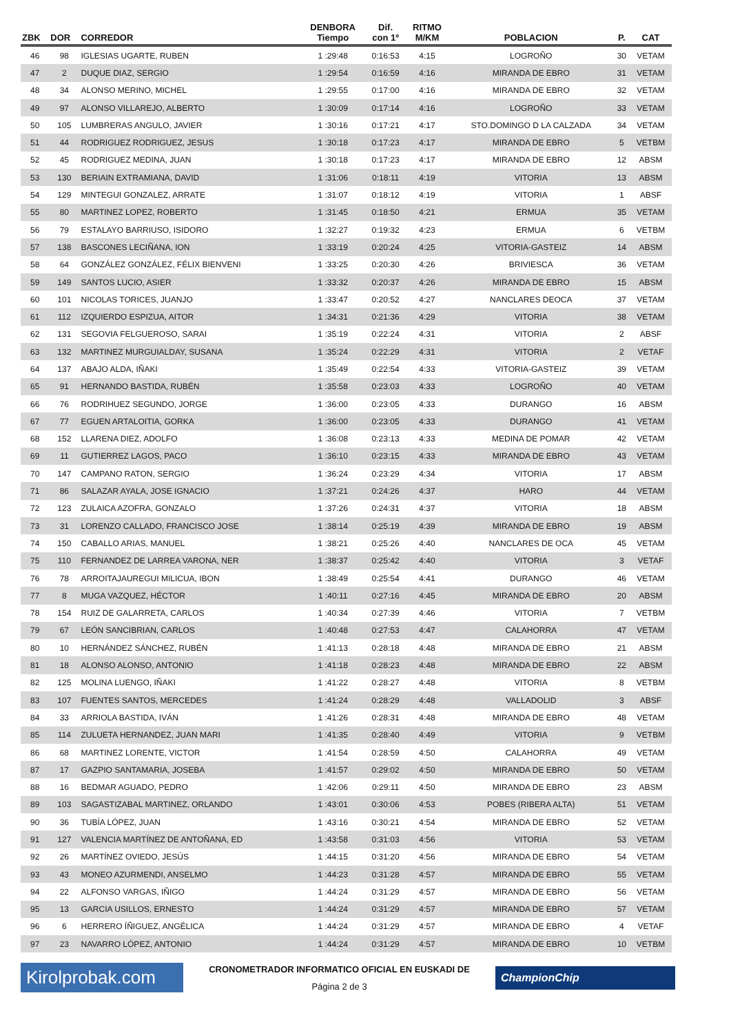| ZBK | DOR | CORREDOR | DENBORA Tiempo | Dif. con 1º | RITMO M/KM | POBLACION | P. | CAT |
| --- | --- | --- | --- | --- | --- | --- | --- | --- |
| 46 | 98 | IGLESIAS UGARTE, RUBEN | 1 :29:48 | 0:16:53 | 4:15 | LOGROÑO | 30 | VETAM |
| 47 | 2 | DUQUE DIAZ, SERGIO | 1 :29:54 | 0:16:59 | 4:16 | MIRANDA DE EBRO | 31 | VETAM |
| 48 | 34 | ALONSO MERINO, MICHEL | 1 :29:55 | 0:17:00 | 4:16 | MIRANDA DE EBRO | 32 | VETAM |
| 49 | 97 | ALONSO VILLAREJO, ALBERTO | 1 :30:09 | 0:17:14 | 4:16 | LOGROÑO | 33 | VETAM |
| 50 | 105 | LUMBRERAS ANGULO, JAVIER | 1 :30:16 | 0:17:21 | 4:17 | STO.DOMINGO D LA CALZADA | 34 | VETAM |
| 51 | 44 | RODRIGUEZ RODRIGUEZ, JESUS | 1 :30:18 | 0:17:23 | 4:17 | MIRANDA DE EBRO | 5 | VETBM |
| 52 | 45 | RODRIGUEZ MEDINA, JUAN | 1 :30:18 | 0:17:23 | 4:17 | MIRANDA DE EBRO | 12 | ABSM |
| 53 | 130 | BERIAIN EXTRAMIANA, DAVID | 1 :31:06 | 0:18:11 | 4:19 | VITORIA | 13 | ABSM |
| 54 | 129 | MINTEGUI GONZALEZ, ARRATE | 1 :31:07 | 0:18:12 | 4:19 | VITORIA | 1 | ABSF |
| 55 | 80 | MARTINEZ LOPEZ, ROBERTO | 1 :31:45 | 0:18:50 | 4:21 | ERMUA | 35 | VETAM |
| 56 | 79 | ESTALAYO BARRIUSO, ISIDORO | 1 :32:27 | 0:19:32 | 4:23 | ERMUA | 6 | VETBM |
| 57 | 138 | BASCONES LECIÑANA, ION | 1 :33:19 | 0:20:24 | 4:25 | VITORIA-GASTEIZ | 14 | ABSM |
| 58 | 64 | GONZÁLEZ GONZÁLEZ, FÉLIX BIENVENI | 1 :33:25 | 0:20:30 | 4:26 | BRIVIESCA | 36 | VETAM |
| 59 | 149 | SANTOS LUCIO, ASIER | 1 :33:32 | 0:20:37 | 4:26 | MIRANDA DE EBRO | 15 | ABSM |
| 60 | 101 | NICOLAS TORICES, JUANJO | 1 :33:47 | 0:20:52 | 4:27 | NANCLARES DEOCA | 37 | VETAM |
| 61 | 112 | IZQUIERDO ESPIZUA, AITOR | 1 :34:31 | 0:21:36 | 4:29 | VITORIA | 38 | VETAM |
| 62 | 131 | SEGOVIA FELGUEROSO, SARAI | 1 :35:19 | 0:22:24 | 4:31 | VITORIA | 2 | ABSF |
| 63 | 132 | MARTINEZ MURGUIALDAY, SUSANA | 1 :35:24 | 0:22:29 | 4:31 | VITORIA | 2 | VETAF |
| 64 | 137 | ABAJO ALDA, IÑAKI | 1 :35:49 | 0:22:54 | 4:33 | VITORIA-GASTEIZ | 39 | VETAM |
| 65 | 91 | HERNANDO BASTIDA, RUBÉN | 1 :35:58 | 0:23:03 | 4:33 | LOGROÑO | 40 | VETAM |
| 66 | 76 | RODRIHUEZ SEGUNDO, JORGE | 1 :36:00 | 0:23:05 | 4:33 | DURANGO | 16 | ABSM |
| 67 | 77 | EGUEN ARTALOITIA, GORKA | 1 :36:00 | 0:23:05 | 4:33 | DURANGO | 41 | VETAM |
| 68 | 152 | LLARENA DIEZ, ADOLFO | 1 :36:08 | 0:23:13 | 4:33 | MEDINA DE POMAR | 42 | VETAM |
| 69 | 11 | GUTIERREZ LAGOS, PACO | 1 :36:10 | 0:23:15 | 4:33 | MIRANDA DE EBRO | 43 | VETAM |
| 70 | 147 | CAMPANO RATON, SERGIO | 1 :36:24 | 0:23:29 | 4:34 | VITORIA | 17 | ABSM |
| 71 | 86 | SALAZAR AYALA, JOSE IGNACIO | 1 :37:21 | 0:24:26 | 4:37 | HARO | 44 | VETAM |
| 72 | 123 | ZULAICA AZOFRA, GONZALO | 1 :37:26 | 0:24:31 | 4:37 | VITORIA | 18 | ABSM |
| 73 | 31 | LORENZO CALLADO, FRANCISCO JOSE | 1 :38:14 | 0:25:19 | 4:39 | MIRANDA DE EBRO | 19 | ABSM |
| 74 | 150 | CABALLO ARIAS, MANUEL | 1 :38:21 | 0:25:26 | 4:40 | NANCLARES DE OCA | 45 | VETAM |
| 75 | 110 | FERNANDEZ DE LARREA VARONA, NER | 1 :38:37 | 0:25:42 | 4:40 | VITORIA | 3 | VETAF |
| 76 | 78 | ARROITAJAUREGUI MILICUA, IBON | 1 :38:49 | 0:25:54 | 4:41 | DURANGO | 46 | VETAM |
| 77 | 8 | MUGA VAZQUEZ, HÉCTOR | 1 :40:11 | 0:27:16 | 4:45 | MIRANDA DE EBRO | 20 | ABSM |
| 78 | 154 | RUIZ DE GALARRETA, CARLOS | 1 :40:34 | 0:27:39 | 4:46 | VITORIA | 7 | VETBM |
| 79 | 67 | LEÓN SANCIBRIAN, CARLOS | 1 :40:48 | 0:27:53 | 4:47 | CALAHORRA | 47 | VETAM |
| 80 | 10 | HERNÁNDEZ SÁNCHEZ, RUBÉN | 1 :41:13 | 0:28:18 | 4:48 | MIRANDA DE EBRO | 21 | ABSM |
| 81 | 18 | ALONSO ALONSO, ANTONIO | 1 :41:18 | 0:28:23 | 4:48 | MIRANDA DE EBRO | 22 | ABSM |
| 82 | 125 | MOLINA LUENGO, IÑAKI | 1 :41:22 | 0:28:27 | 4:48 | VITORIA | 8 | VETBM |
| 83 | 107 | FUENTES SANTOS, MERCEDES | 1 :41:24 | 0:28:29 | 4:48 | VALLADOLID | 3 | ABSF |
| 84 | 33 | ARRIOLA BASTIDA, IVÁN | 1 :41:26 | 0:28:31 | 4:48 | MIRANDA DE EBRO | 48 | VETAM |
| 85 | 114 | ZULUETA HERNANDEZ, JUAN MARI | 1 :41:35 | 0:28:40 | 4:49 | VITORIA | 9 | VETBM |
| 86 | 68 | MARTINEZ LORENTE, VICTOR | 1 :41:54 | 0:28:59 | 4:50 | CALAHORRA | 49 | VETAM |
| 87 | 17 | GAZPIO SANTAMARIA, JOSEBA | 1 :41:57 | 0:29:02 | 4:50 | MIRANDA DE EBRO | 50 | VETAM |
| 88 | 16 | BEDMAR AGUADO, PEDRO | 1 :42:06 | 0:29:11 | 4:50 | MIRANDA DE EBRO | 23 | ABSM |
| 89 | 103 | SAGASTIZABAL MARTINEZ, ORLANDO | 1 :43:01 | 0:30:06 | 4:53 | POBES (RIBERA ALTA) | 51 | VETAM |
| 90 | 36 | TUBÍA LÓPEZ, JUAN | 1 :43:16 | 0:30:21 | 4:54 | MIRANDA DE EBRO | 52 | VETAM |
| 91 | 127 | VALENCIA MARTÍNEZ DE ANTOÑANA, ED | 1 :43:58 | 0:31:03 | 4:56 | VITORIA | 53 | VETAM |
| 92 | 26 | MARTÍNEZ OVIEDO, JESÚS | 1 :44:15 | 0:31:20 | 4:56 | MIRANDA DE EBRO | 54 | VETAM |
| 93 | 43 | MONEO AZURMENDI, ANSELMO | 1 :44:23 | 0:31:28 | 4:57 | MIRANDA DE EBRO | 55 | VETAM |
| 94 | 22 | ALFONSO VARGAS, IÑIGO | 1 :44:24 | 0:31:29 | 4:57 | MIRANDA DE EBRO | 56 | VETAM |
| 95 | 13 | GARCIA USILLOS, ERNESTO | 1 :44:24 | 0:31:29 | 4:57 | MIRANDA DE EBRO | 57 | VETAM |
| 96 | 6 | HERRERO ÍÑIGUEZ, ANGÉLICA | 1 :44:24 | 0:31:29 | 4:57 | MIRANDA DE EBRO | 4 | VETAF |
| 97 | 23 | NAVARRO LÓPEZ, ANTONIO | 1 :44:24 | 0:31:29 | 4:57 | MIRANDA DE EBRO | 10 | VETBM |
Kirolprobak.com
CRONOMETRADOR INFORMATICO OFICIAL EN EUSKADI DE
Página 2 de 3
ChampionChip